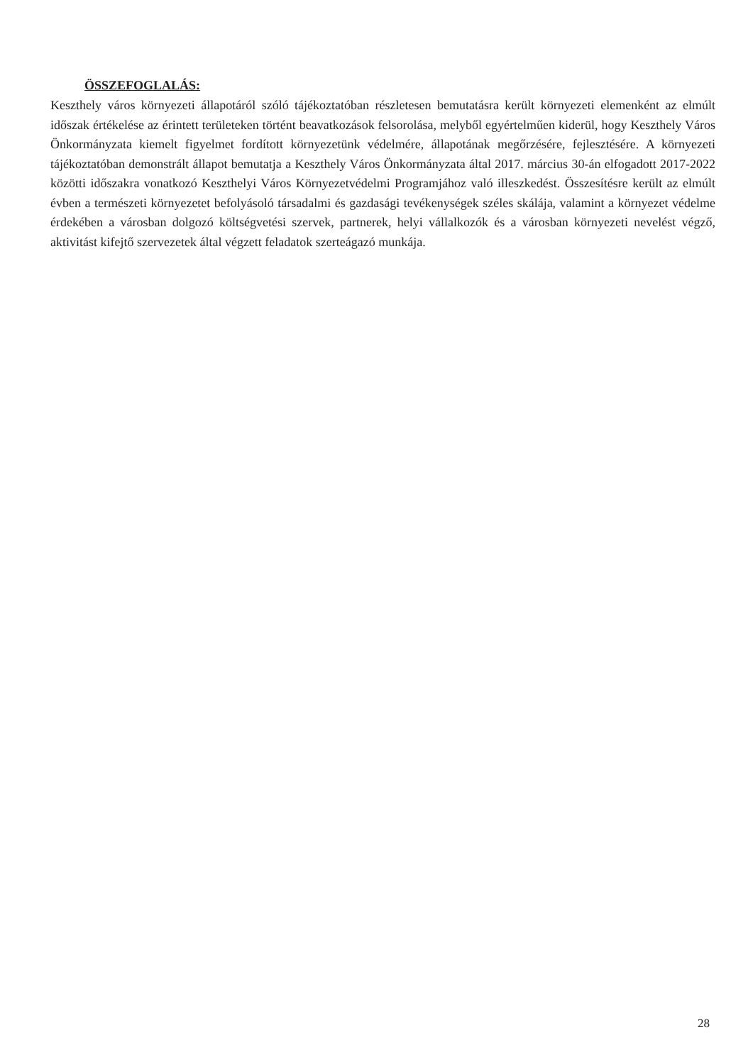ÖSSZEFOGLALÁS:
Keszthely város környezeti állapotáról szóló tájékoztatóban részletesen bemutatásra került környezeti elemenként az elmúlt időszak értékelése az érintett területeken történt beavatkozások felsorolása, melyből egyértelműen kiderül, hogy Keszthely Város Önkormányzata kiemelt figyelmet fordított környezetünk védelmére, állapotának megőrzésére, fejlesztésére. A környezeti tájékoztatóban demonstrált állapot bemutatja a Keszthely Város Önkormányzata által 2017. március 30-án elfogadott 2017-2022 közötti időszakra vonatkozó Keszthelyi Város Környezetvédelmi Programjához való illeszkedést. Összesítésre került az elmúlt évben a természeti környezetet befolyásoló társadalmi és gazdasági tevékenységek széles skálája, valamint a környezet védelme érdekében a városban dolgozó költségvetési szervek, partnerek, helyi vállalkozók és a városban környezeti nevelést végző, aktivitást kifejtő szervezetek által végzett feladatok szerteágazó munkája.
28